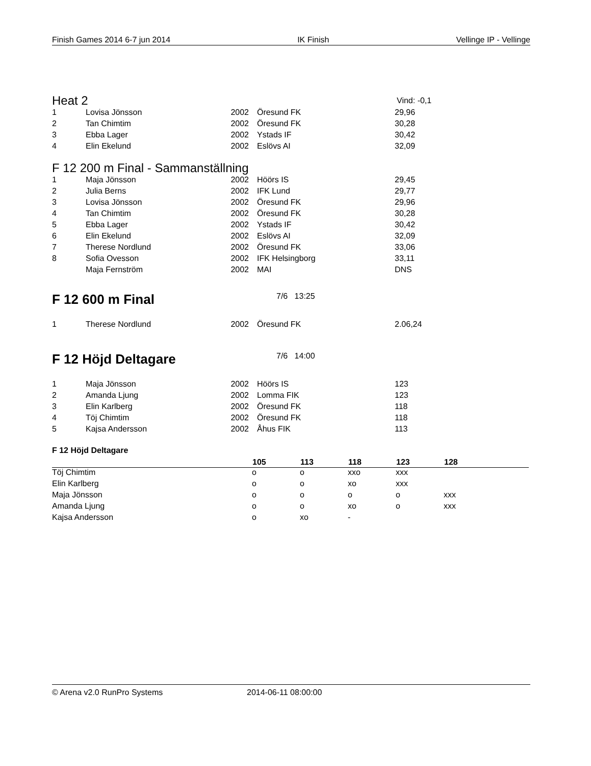Finish Games 2014 6-7 jun 2014 IK Finish Vellinge IP - Vellinge
Heat 2 Vind: -0,1
| 1 | Lovisa Jönsson | 2002 | Öresund FK | 29,96 |
| 2 | Tan Chimtim | 2002 | Öresund FK | 30,28 |
| 3 | Ebba Lager | 2002 | Ystads IF | 30,42 |
| 4 | Elin Ekelund | 2002 | Eslövs AI | 32,09 |
F 12 200 m Final - Sammanställning
| 1 | Maja Jönsson | 2002 | Höörs IS | 29,45 |
| 2 | Julia Berns | 2002 | IFK Lund | 29,77 |
| 3 | Lovisa Jönsson | 2002 | Öresund FK | 29,96 |
| 4 | Tan Chimtim | 2002 | Öresund FK | 30,28 |
| 5 | Ebba Lager | 2002 | Ystads IF | 30,42 |
| 6 | Elin Ekelund | 2002 | Eslövs AI | 32,09 |
| 7 | Therese Nordlund | 2002 | Öresund FK | 33,06 |
| 8 | Sofia Ovesson | 2002 | IFK Helsingborg | 33,11 |
| | Maja Fernström | 2002 | MAI | DNS |
F 12 600 m Final 7/6 13:25
| 1 | Therese Nordlund | 2002 | Öresund FK | 2.06,24 |
F 12 Höjd Deltagare 7/6 14:00
| 1 | Maja Jönsson | 2002 | Höörs IS | 123 |
| 2 | Amanda Ljung | 2002 | Lomma FIK | 123 |
| 3 | Elin Karlberg | 2002 | Öresund FK | 118 |
| 4 | Töj Chimtim | 2002 | Öresund FK | 118 |
| 5 | Kajsa Andersson | 2002 | Åhus FIK | 113 |
F 12 Höjd Deltagare
| | 105 | 113 | 118 | 123 | 128 |
| --- | --- | --- | --- | --- | --- |
| Töj Chimtim | o | o | xxo | xxx | |
| Elin Karlberg | o | o | xo | xxx | |
| Maja Jönsson | o | o | o | o | xxx |
| Amanda Ljung | o | o | xo | o | xxx |
| Kajsa Andersson | o | xo | - | | |
© Arena v2.0 RunPro Systems 2014-06-11 08:00:00